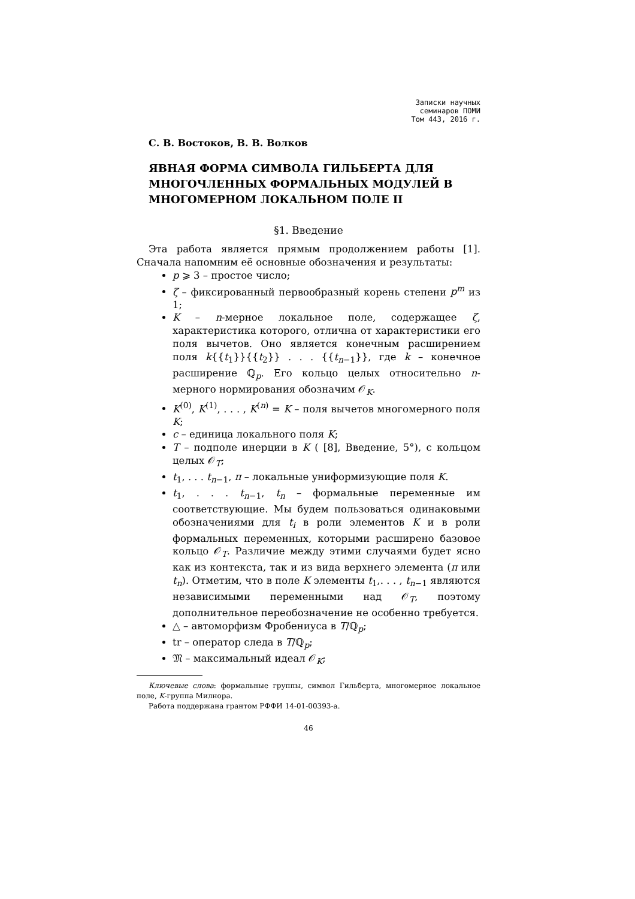Записки научных
семинаров ПОМИ
Том 443, 2016 г.
С. В. Востоков, В. В. Волков
ЯВНАЯ ФОРМА СИМВОЛА ГИЛЬБЕРТА ДЛЯ МНОГОЧЛЕННЫХ ФОРМАЛЬНЫХ МОДУЛЕЙ В МНОГОМЕРНОМ ЛОКАЛЬНОМ ПОЛЕ II
§1. Введение
Эта работа является прямым продолжением работы [1]. Сначала напомним её основные обозначения и результаты:
p ⩾ 3 – простое число;
ζ – фиксированный первообразный корень степени p<sup>m</sup> из 1;
K – n-мерное локальное поле, содержащее ζ, характеристика которого, отлична от характеристики его поля вычетов. Оно является конечным расширением поля k{{t<sub>1</sub>}}{{t<sub>2</sub>}} . . . {{t<sub>n−1</sub>}}, где k – конечное расширение ℚ<sub>p</sub>. Его кольцо целых относительно n-мерного нормирования обозначим 𝒪<sub>K</sub>.
K<sup>(0)</sup>, K<sup>(1)</sup>, . . . , K<sup>(n)</sup> = K – поля вычетов многомерного поля K;
c – единица локального поля K;
T – подполе инерции в K ( [8], Введение, 5°), с кольцом целых 𝒪<sub>T</sub>;
t<sub>1</sub>, . . . t<sub>n−1</sub>, π – локальные униформизующие поля K.
t<sub>1</sub>, . . . t<sub>n−1</sub>, t<sub>n</sub> – формальные переменные им соответствующие. Мы будем пользоваться одинаковыми обозначениями для t<sub>i</sub> в роли элементов K и в роли формальных переменных, которыми расширено базовое кольцо 𝒪<sub>T</sub>. Различие между этими случаями будет ясно как из контекста, так и из вида верхнего элемента (π или t<sub>n</sub>). Отметим, что в поле K элементы t<sub>1</sub>,. . . , t<sub>n−1</sub> являются независимыми переменными над 𝒪<sub>T</sub>, поэтому дополнительное переобозначение не особенно требуется.
△ – автоморфизм Фробениуса в T/ℚ<sub>p</sub>;
tr – оператор следа в T/ℚ<sub>p</sub>;
𝔐 – максимальный идеал 𝒪<sub>K</sub>;
Ключевые слова: формальные группы, символ Гильберта, многомерное локальное поле, K-группа Милнора.
Работа поддержана грантом РФФИ 14-01-00393-а.
46